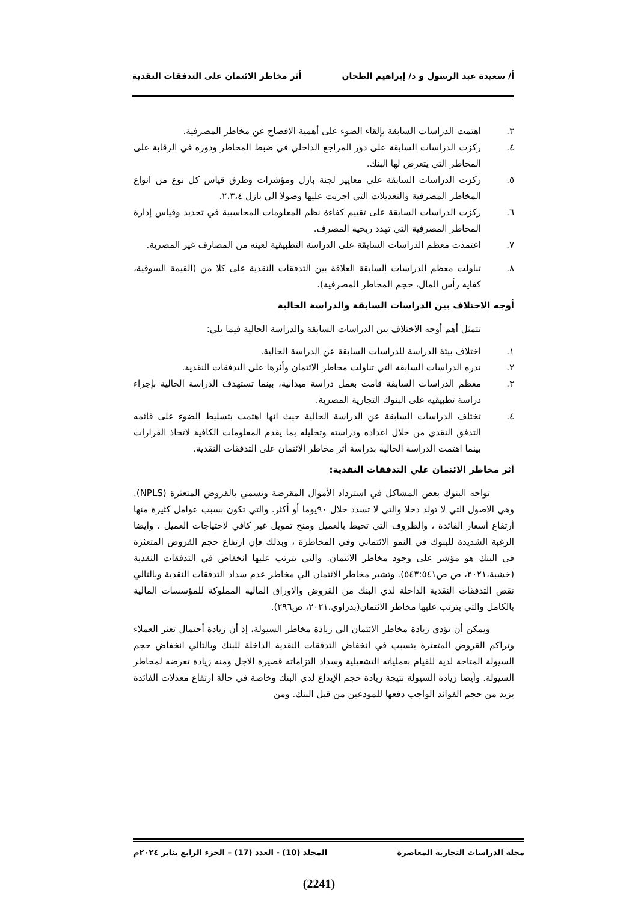أ/ سعيدة عبد الرسول و د/ إبراهيم الطحان أثر مخاطر الائتمان على التدفقات النقدية
٣. اهتمت الدراسات السابقة بإلقاء الضوء على أهمية الافصاح عن مخاطر المصرفية.
٤. ركزت الدراسات السابقة على دور المراجع الداخلي في ضبط المخاطر ودوره في الرقابة على المخاطر التي يتعرض لها البنك.
٥. ركزت الدراسات السابقة علي معايير لجنة بازل ومؤشرات وطرق قياس كل نوع من انواع المخاطر المصرفية والتعديلات التي اجريت عليها وصولا الي بازل ٢،٣،٤.
٦. ركزت الدراسات السابقة على تقييم كفاءة نظم المعلومات المحاسبية في تحديد وقياس إدارة المخاطر المصرفية التي تهدد ربحية المصرف.
٧. اعتمدت معظم الدراسات السابقة على الدراسة التطبيقية لعينه من المصارف غير المصرية.
٨. تناولت معظم الدراسات السابقة العلاقة بين التدفقات النقدية على كلا من (القيمة السوقية، كفاية رأس المال، حجم المخاطر المصرفية).
أوجه الاختلاف بين الدراسات السابقة والدراسة الحالية
تتمثل أهم أوجه الاختلاف بين الدراسات السابقة والدراسة الحالية فيما يلي:
١. اختلاف بيئة الدراسة للدراسات السابقة عن الدراسة الحالية.
٢. ندره الدراسات السابقة التي تناولت مخاطر الائتمان وأثرها على التدفقات النقدية.
٣. معظم الدراسات السابقة قامت بعمل دراسة ميدانية، بينما تستهدف الدراسة الحالية بإجراء دراسة تطبيقيه على البنوك التجارية المصرية.
٤. تختلف الدراسات السابقة عن الدراسة الحالية حيث انها اهتمت بتسليط الضوء على قائمه التدفق النقدي من خلال اعداده ودراسته وتحليله بما يقدم المعلومات الكافية لاتخاذ القرارات بينما اهتمت الدراسة الحالية بدراسة أثر مخاطر الائتمان على التدفقات النقدية.
أثر مخاطر الائتمان علي التدفقات النقدية:
تواجه البنوك بعض المشاكل في استرداد الأموال المقرضة وتسمي بالقروض المتعثرة (NPLS). وهي الاصول التي لا تولد دخلا والتي لا تسدد خلال ٩٠يوما أو أكثر. والتي تكون بسبب عوامل كثيرة منها أرتفاع أسعار الفائدة ، والظروف التي تحيط بالعميل ومنح تمويل غير كافي لاحتياجات العميل ، وايضا الرغبة الشديدة للبنوك في النمو الائتماني وفي المخاطرة ، وبذلك فإن ارتفاع حجم القروض المتعثرة في البنك هو مؤشر على وجود مخاطر الائتمان. والتي يترتب عليها انخفاض في التدفقات النقدية (خشبة،٢٠٢١، ص ص٥٤٣:٥٤١). وتشير مخاطر الائتمان الي مخاطر عدم سداد التدفقات النقدية وبالتالي نقص التدفقات النقدية الداخلة لدي البنك من القروض والاوراق المالية المملوكة للمؤسسات المالية بالكامل والتي يترتب عليها مخاطر الائتمان(بدراوي،٢٠٢١، ص٢٩٦).
ويمكن أن تؤدي زيادة مخاطر الائتمان الي زيادة مخاطر السيولة، إذ أن زيادة أحتمال تعثر العملاء وتراكم القروض المتعثرة يتسبب في انخفاض التدفقات النقدية الداخلة للبنك وبالتالي انخفاض حجم السيولة المتاحة لدية للقيام بعملياته التشغيلية وسداد التزاماته قصيرة الاجل ومنه زيادة تعرضه لمخاطر السيولة. وأيضا زيادة السيولة نتيجة زيادة حجم الإيداع لدي البنك وخاصة في حالة ارتفاع معدلات الفائدة يزيد من حجم الفوائد الواجب دفعها للمودعين من قبل البنك. ومن
مجلة الدراسات التجارية المعاصرة المجلد (10) - العدد (17) – الجزء الرابع يناير ٢٠٢٤م
(2241)